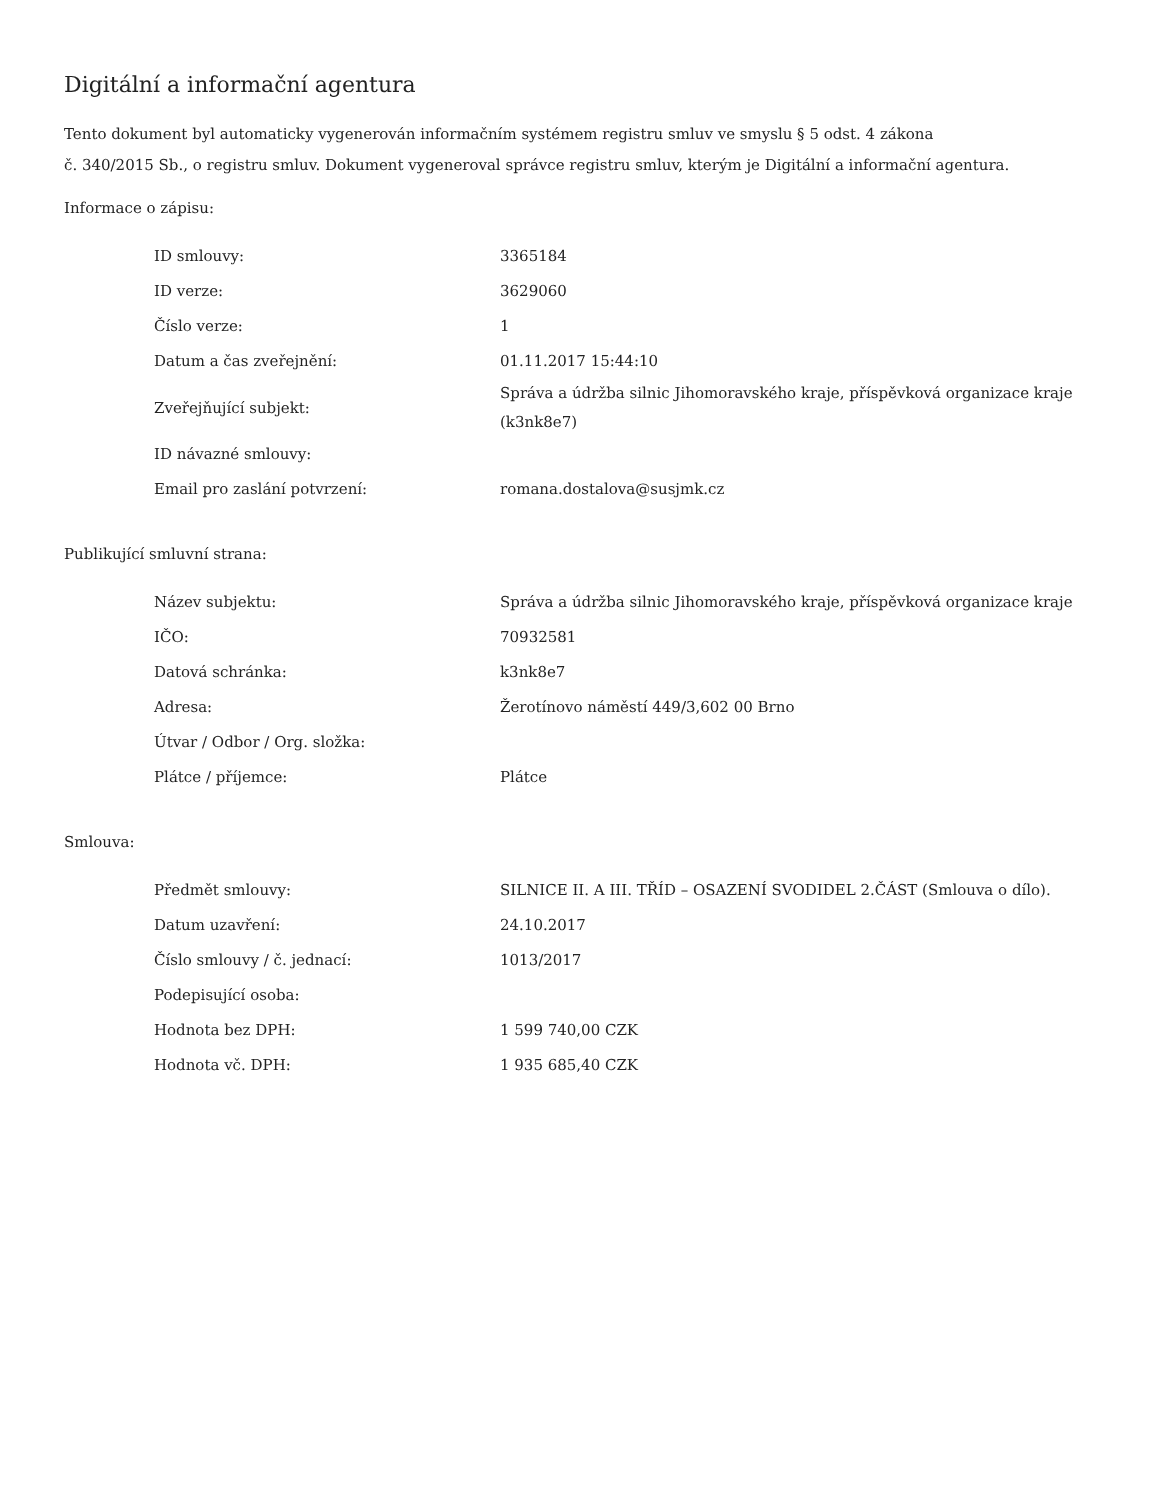Digitální a informační agentura
Tento dokument byl automaticky vygenerován informačním systémem registru smluv ve smyslu § 5 odst. 4 zákona
č. 340/2015 Sb., o registru smluv. Dokument vygeneroval správce registru smluv, kterým je Digitální a informační agentura.
Informace o zápisu:
| ID smlouvy: | 3365184 |
| ID verze: | 3629060 |
| Číslo verze: | 1 |
| Datum a čas zveřejnění: | 01.11.2017 15:44:10 |
| Zveřejňující subjekt: | Správa a údržba silnic Jihomoravského kraje, příspěvková organizace kraje (k3nk8e7) |
| ID návazné smlouvy: | |
| Email pro zaslání potvrzení: | romana.dostalova@susjmk.cz |
Publikující smluvní strana:
| Název subjektu: | Správa a údržba silnic Jihomoravského kraje, příspěvková organizace kraje |
| IČO: | 70932581 |
| Datová schránka: | k3nk8e7 |
| Adresa: | Žerotínovo náměstí 449/3,602 00 Brno |
| Útvar / Odbor / Org. složka: | |
| Plátce / příjemce: | Plátce |
Smlouva:
| Předmět smlouvy: | SILNICE II. A III. TŘÍD – OSAZENÍ SVODIDEL 2.ČÁST (Smlouva o dílo). |
| Datum uzavření: | 24.10.2017 |
| Číslo smlouvy / č. jednací: | 1013/2017 |
| Podepisující osoba: | |
| Hodnota bez DPH: | 1 599 740,00 CZK |
| Hodnota vč. DPH: | 1 935 685,40 CZK |